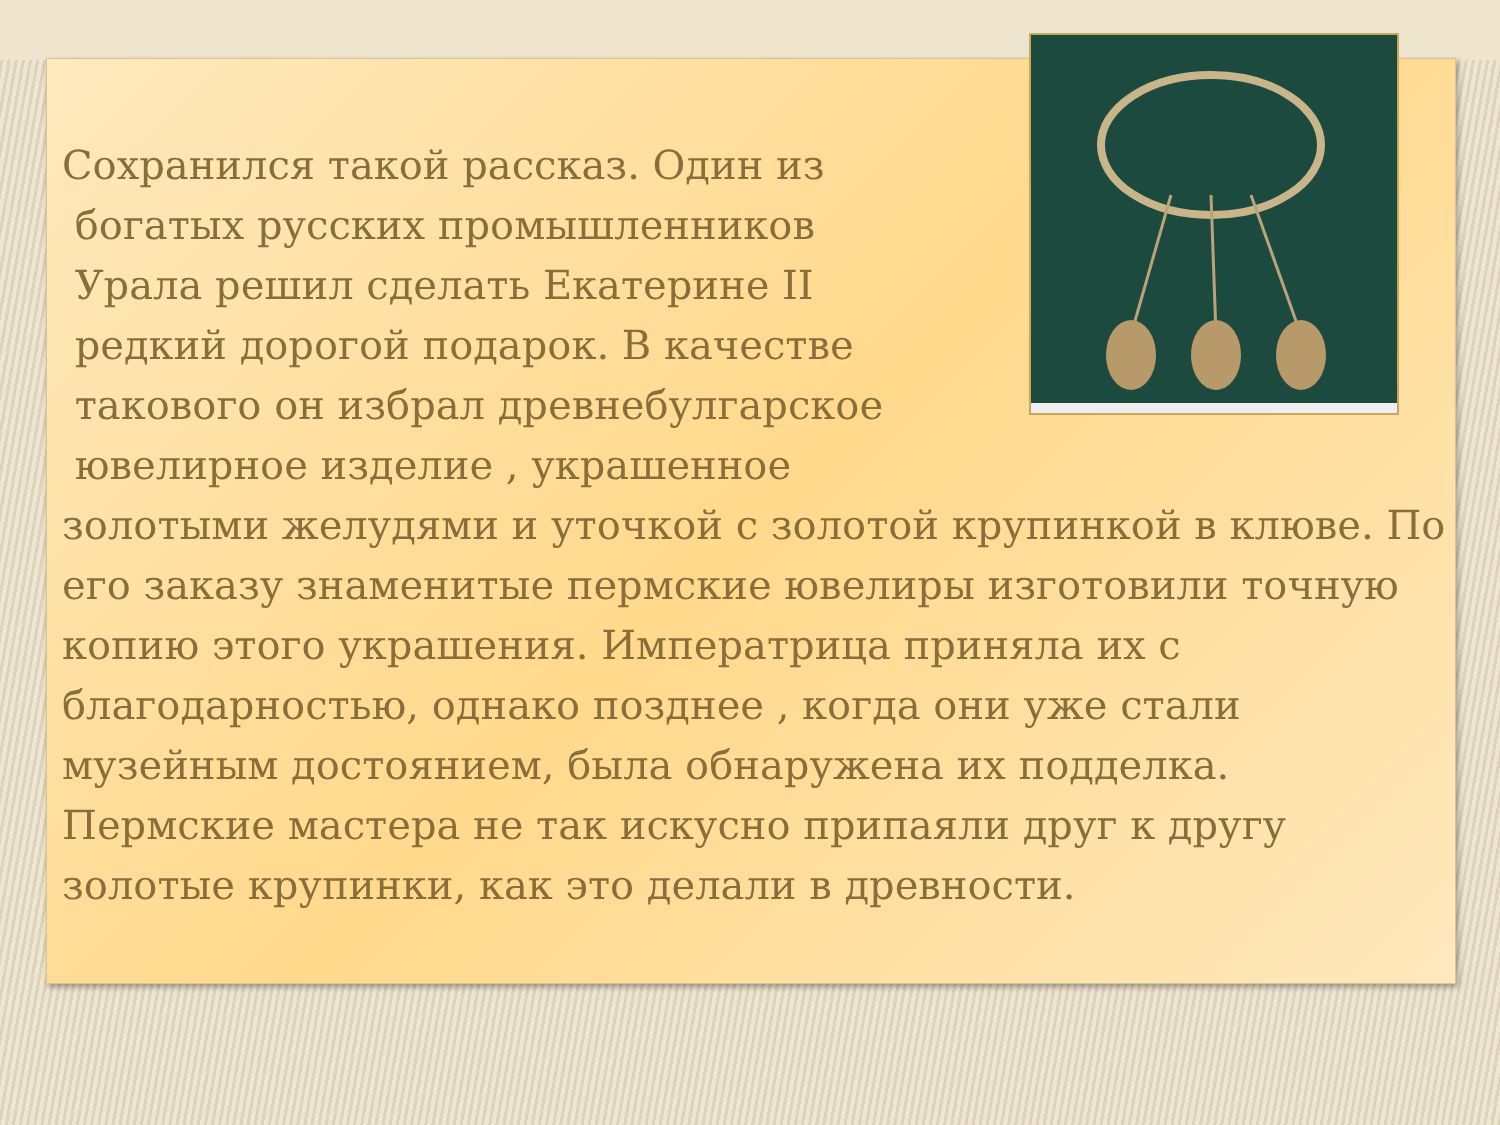Сохранился такой рассказ. Один из
богатых русских промышленников
Урала решил сделать Екатерине II
редкий дорогой подарок. В качестве
такового он избрал древнебулгарское
ювелирное изделие , украшенное
золотыми желудями и уточкой с золотой крупинкой в клюве. По его заказу знаменитые пермские ювелиры изготовили точную копию этого украшения. Императрица приняла их с благодарностью, однако позднее , когда они уже стали музейным достоянием, была обнаружена их подделка. Пермские мастера не так искусно припаяли друг к другу золотые крупинки, как это делали в древности.